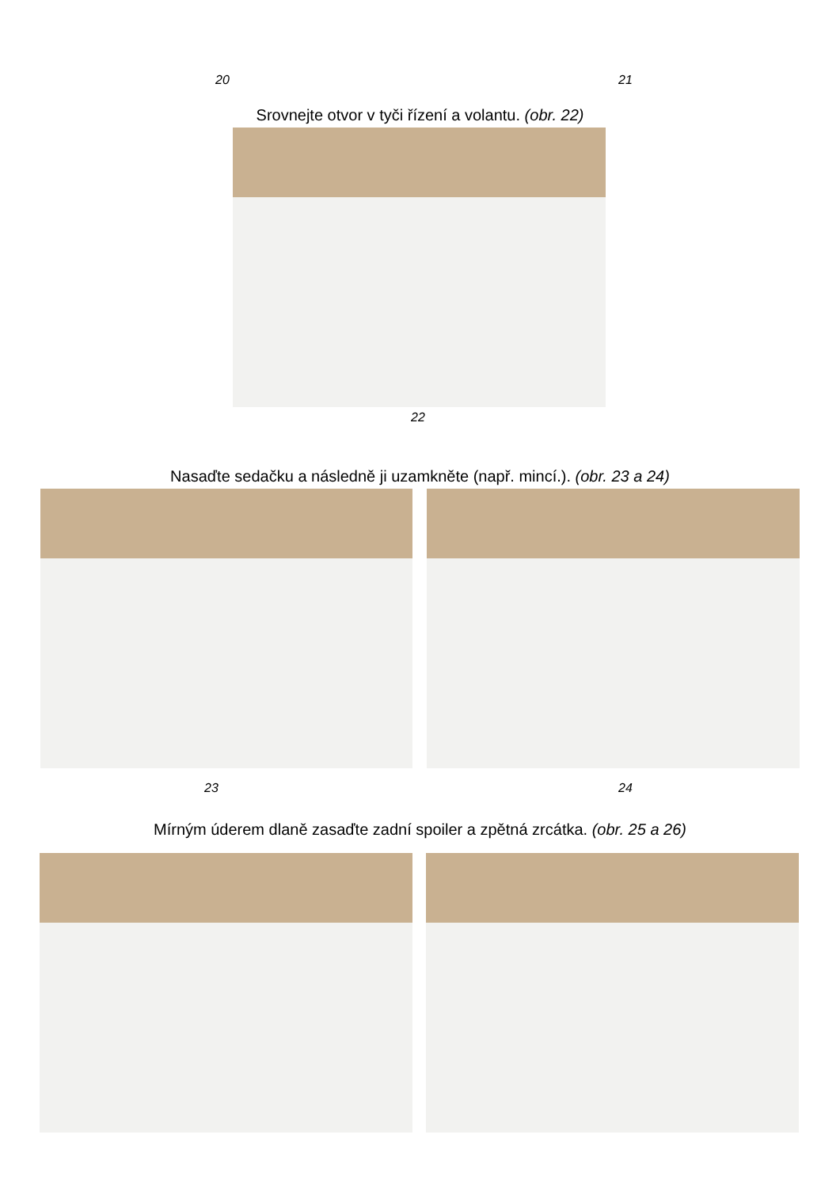20 21
Srovnejte otvor v tyči řízení a volantu. (obr. 22)
22
Nasaďte sedačku a následně ji uzamkněte (např. mincí.). (obr. 23 a 24)
23 24
Mírným úderem dlaně zasaďte zadní spoiler a zpětná zrcátka. (obr. 25 a 26)